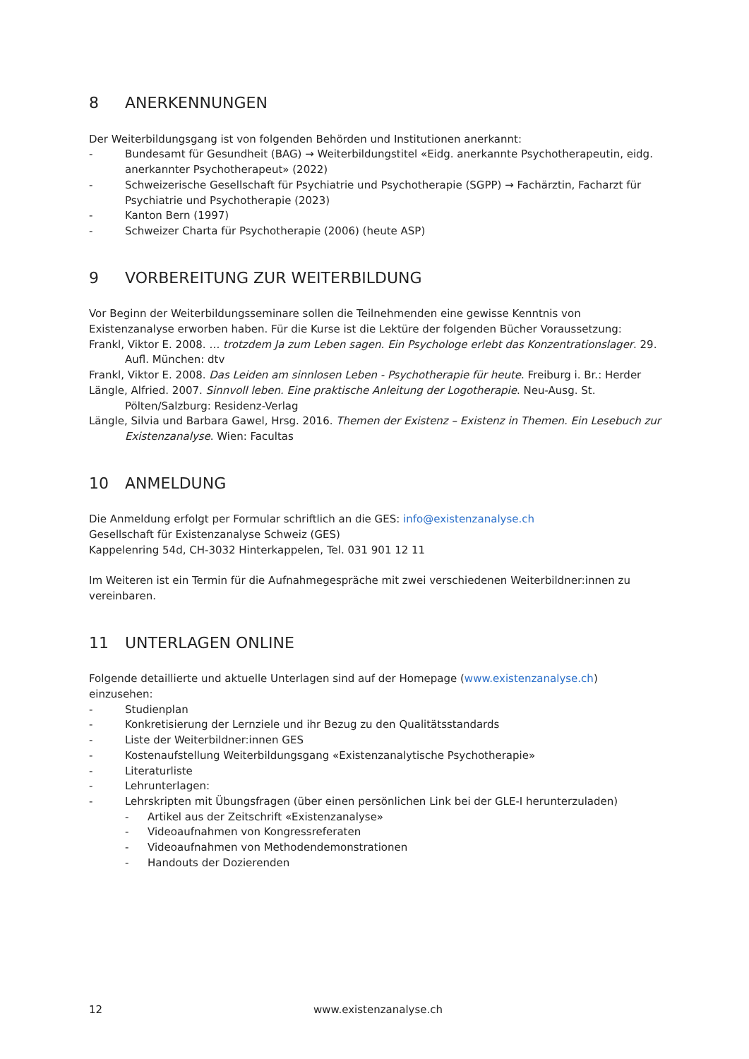8 ANERKENNUNGEN
Der Weiterbildungsgang ist von folgenden Behörden und Institutionen anerkannt:
- Bundesamt für Gesundheit (BAG) → Weiterbildungstitel «Eidg. anerkannte Psychotherapeutin, eidg. anerkannter Psychotherapeut» (2022)
- Schweizerische Gesellschaft für Psychiatrie und Psychotherapie (SGPP) → Fachärztin, Facharzt für Psychiatrie und Psychotherapie (2023)
- Kanton Bern (1997)
- Schweizer Charta für Psychotherapie (2006) (heute ASP)
9 VORBEREITUNG ZUR WEITERBILDUNG
Vor Beginn der Weiterbildungsseminare sollen die Teilnehmenden eine gewisse Kenntnis von Existenzanalyse erworben haben. Für die Kurse ist die Lektüre der folgenden Bücher Voraussetzung:
Frankl, Viktor E. 2008. … trotzdem Ja zum Leben sagen. Ein Psychologe erlebt das Konzentrationslager. 29. Aufl. München: dtv
Frankl, Viktor E. 2008. Das Leiden am sinnlosen Leben - Psychotherapie für heute. Freiburg i. Br.: Herder
Längle, Alfried. 2007. Sinnvoll leben. Eine praktische Anleitung der Logotherapie. Neu-Ausg. St. Pölten/Salzburg: Residenz-Verlag
Längle, Silvia und Barbara Gawel, Hrsg. 2016. Themen der Existenz – Existenz in Themen. Ein Lesebuch zur Existenzanalyse. Wien: Facultas
10 ANMELDUNG
Die Anmeldung erfolgt per Formular schriftlich an die GES: info@existenzanalyse.ch
Gesellschaft für Existenzanalyse Schweiz (GES)
Kappelenring 54d, CH-3032 Hinterkappelen, Tel. 031 901 12 11
Im Weiteren ist ein Termin für die Aufnahmegespräche mit zwei verschiedenen Weiterbildner:innen zu vereinbaren.
11 UNTERLAGEN ONLINE
Folgende detaillierte und aktuelle Unterlagen sind auf der Homepage (www.existenzanalyse.ch) einzusehen:
- Studienplan
- Konkretisierung der Lernziele und ihr Bezug zu den Qualitätsstandards
- Liste der Weiterbildner:innen GES
- Kostenaufstellung Weiterbildungsgang «Existenzanalytische Psychotherapie»
- Literaturliste
- Lehrunterlagen:
- Lehrskripten mit Übungsfragen (über einen persönlichen Link bei der GLE-I herunterzuladen)
- Artikel aus der Zeitschrift «Existenzanalyse»
- Videoaufnahmen von Kongressreferaten
- Videoaufnahmen von Methodendemonstrationen
- Handouts der Dozierenden
12 www.existenzanalyse.ch